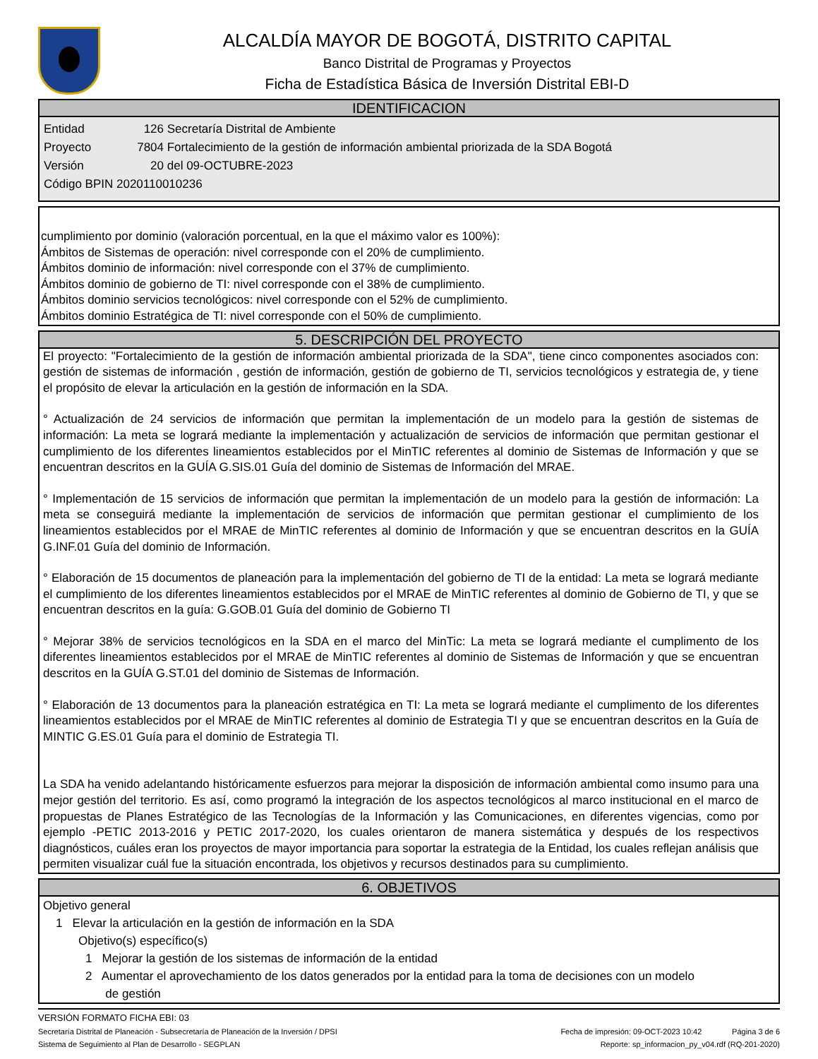ALCALDÍA MAYOR DE BOGOTÁ, DISTRITO CAPITAL
Banco Distrital de Programas y Proyectos
Ficha de Estadística Básica de Inversión Distrital EBI-D
IDENTIFICACION
Entidad 126 Secretaría Distrital de Ambiente
Proyecto 7804 Fortalecimiento de la gestión de información ambiental priorizada de la SDA Bogotá
Versión 20 del 09-OCTUBRE-2023
Código BPIN 2020110010236
cumplimiento por dominio (valoración porcentual, en la que el máximo valor es 100%):
Ámbitos de Sistemas de operación: nivel corresponde con el 20% de cumplimiento.
Ámbitos dominio de información: nivel corresponde con el 37% de cumplimiento.
Ámbitos dominio de gobierno de TI: nivel corresponde con el 38% de cumplimiento.
Ámbitos dominio servicios tecnológicos: nivel corresponde con el 52% de cumplimiento.
Ámbitos dominio Estratégica de TI: nivel corresponde con el 50% de cumplimiento.
5. DESCRIPCIÓN DEL PROYECTO
El proyecto: "Fortalecimiento de la gestión de información ambiental priorizada de la SDA", tiene cinco componentes asociados con: gestión de sistemas de información , gestión de información, gestión de gobierno de TI, servicios tecnológicos y estrategia de, y tiene el propósito de elevar la articulación en la gestión de información en la SDA.
° Actualización de 24 servicios de información que permitan la implementación de un modelo para la gestión de sistemas de información: La meta se logrará mediante la implementación y actualización de servicios de información que permitan gestionar el cumplimiento de los diferentes lineamientos establecidos por el MinTIC referentes al dominio de Sistemas de Información y que se encuentran descritos en la GUÍA G.SIS.01 Guía del dominio de Sistemas de Información del MRAE.
° Implementación de 15 servicios de información que permitan la implementación de un modelo para la gestión de información: La meta se conseguirá mediante la implementación de servicios de información que permitan gestionar el cumplimiento de los lineamientos establecidos por el MRAE de MinTIC referentes al dominio de Información y que se encuentran descritos en la GUÍA G.INF.01 Guía del dominio de Información.
° Elaboración de 15 documentos de planeación para la implementación del gobierno de TI de la entidad: La meta se logrará mediante el cumplimiento de los diferentes lineamientos establecidos por el MRAE de MinTIC referentes al dominio de Gobierno de TI, y que se encuentran descritos en la guía: G.GOB.01 Guía del dominio de Gobierno TI
° Mejorar 38% de servicios tecnológicos en la SDA en el marco del MinTic: La meta se logrará mediante el cumplimento de los diferentes lineamientos establecidos por el MRAE de MinTIC referentes al dominio de Sistemas de Información y que se encuentran descritos en la GUÍA G.ST.01 del dominio de Sistemas de Información.
° Elaboración de 13 documentos para la planeación estratégica en TI: La meta se logrará mediante el cumplimento de los diferentes lineamientos establecidos por el MRAE de MinTIC referentes al dominio de Estrategia TI y que se encuentran descritos en la Guía de MINTIC G.ES.01 Guía para el dominio de Estrategia TI.
La SDA ha venido adelantando históricamente esfuerzos para mejorar la disposición de información ambiental como insumo para una mejor gestión del territorio. Es así, como programó la integración de los aspectos tecnológicos al marco institucional en el marco de propuestas de Planes Estratégico de las Tecnologías de la Información y las Comunicaciones, en diferentes vigencias, como por ejemplo -PETIC 2013-2016 y PETIC 2017-2020, los cuales orientaron de manera sistemática y después de los respectivos diagnósticos, cuáles eran los proyectos de mayor importancia para soportar la estrategia de la Entidad, los cuales reflejan análisis que permiten visualizar cuál fue la situación encontrada, los objetivos y recursos destinados para su cumplimiento.
6. OBJETIVOS
Objetivo general
1 Elevar la articulación en la gestión de información en la SDA
Objetivo(s) específico(s)
1 Mejorar la gestión de los sistemas de información de la entidad
2 Aumentar el aprovechamiento de los datos generados por la entidad para la toma de decisiones con un modelo
de gestión
VERSIÓN FORMATO FICHA EBI: 03
Secretaría Distrital de Planeación - Subsecretaría de Planeación de la Inversión / DPSI Fecha de impresión: 09-OCT-2023 10:42 Página 3 de 6
Sistema de Seguimiento al Plan de Desarrollo - SEGPLAN Reporte: sp_informacion_py_v04.rdf (RQ-201-2020)